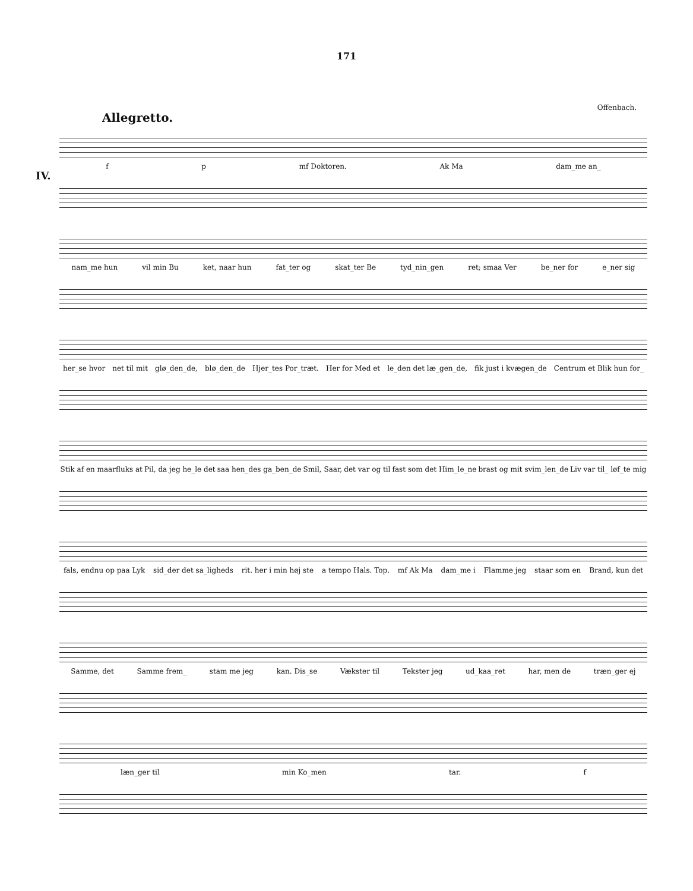171
Offenbach.
Allegretto.
IV.
f p mf Doktoren. Ak Ma dam_me an_
nam_me hun vil min Bu ket, naar hun fat_ter og skat_ter Be tyd_nin_gen ret; smaa Ver be_ner for e_ner sig
her_se hvor net til mit glø_den_de, blø_den_de Hjer_tes Por_træt. Her for Med et le_den det læ_gen_de, fik just i kvægen_de Centrum et Blik hun for_
Stik af en maarfluks at Pil, da jeg he_le det saa hen_des ga_ben_de Smil, Saar, det var og til fast som det Him_le_ne brast og mit svim_len_de Liv var til_ løf_te mig
fals, endnu op paa Lyk sid_der det sa_ligheds rit. her i min høj ste a tempo Hals. Top. mf Ak Ma dam_me i Flamme jeg staar som en Brand, kun det
Samme, det Samme frem_ stam me jeg kan. Dis_se Vækster til Tekster jeg ud_kaa_ret har, men de træn_ger ej
læn_ger til min Ko_men tar. f